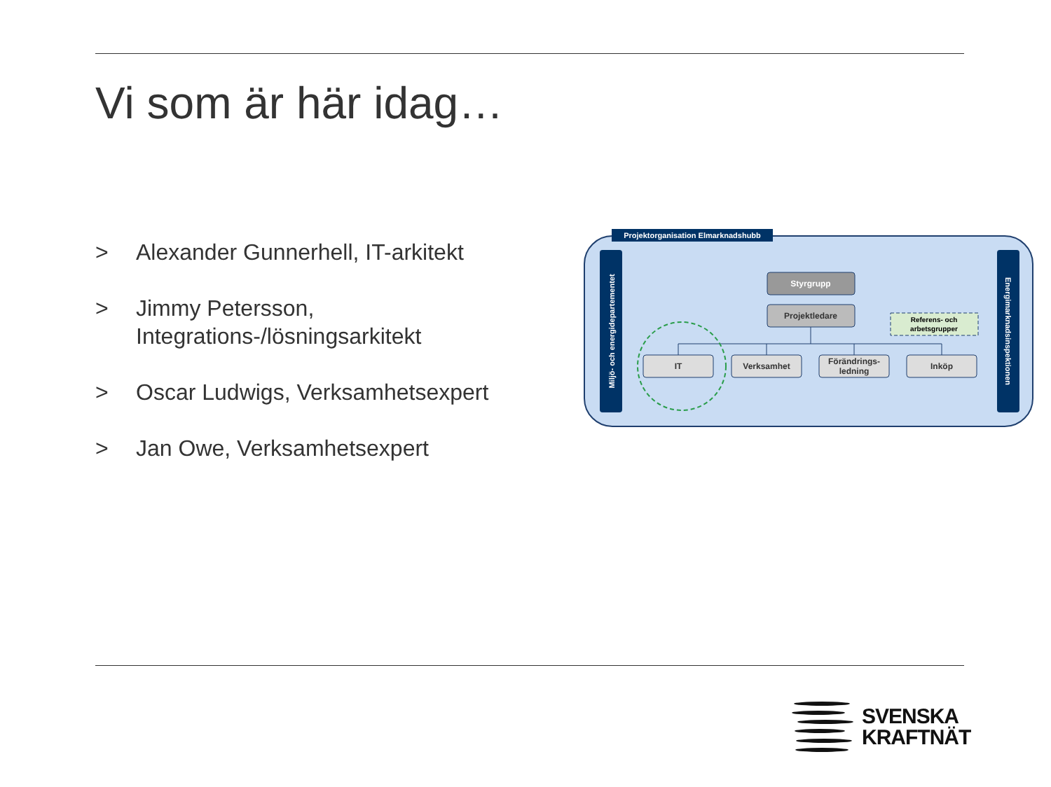Vi som är här idag…
> Alexander Gunnerhell, IT-arkitekt
> Jimmy Petersson, Integrations-/lösningsarkitekt
> Oscar Ludwigs, Verksamhetsexpert
> Jan Owe, Verksamhetsexpert
Projektorganisation Elmarknadshubb
Miljö- och energidepartementet
Energimarknadsinspektionen
Styrgrupp
Projektledare
Referens- och
arbetsgrupper
IT
Verksamhet
Förändrings-
ledning
Inköp
SVENSKA
KRAFTNÄT